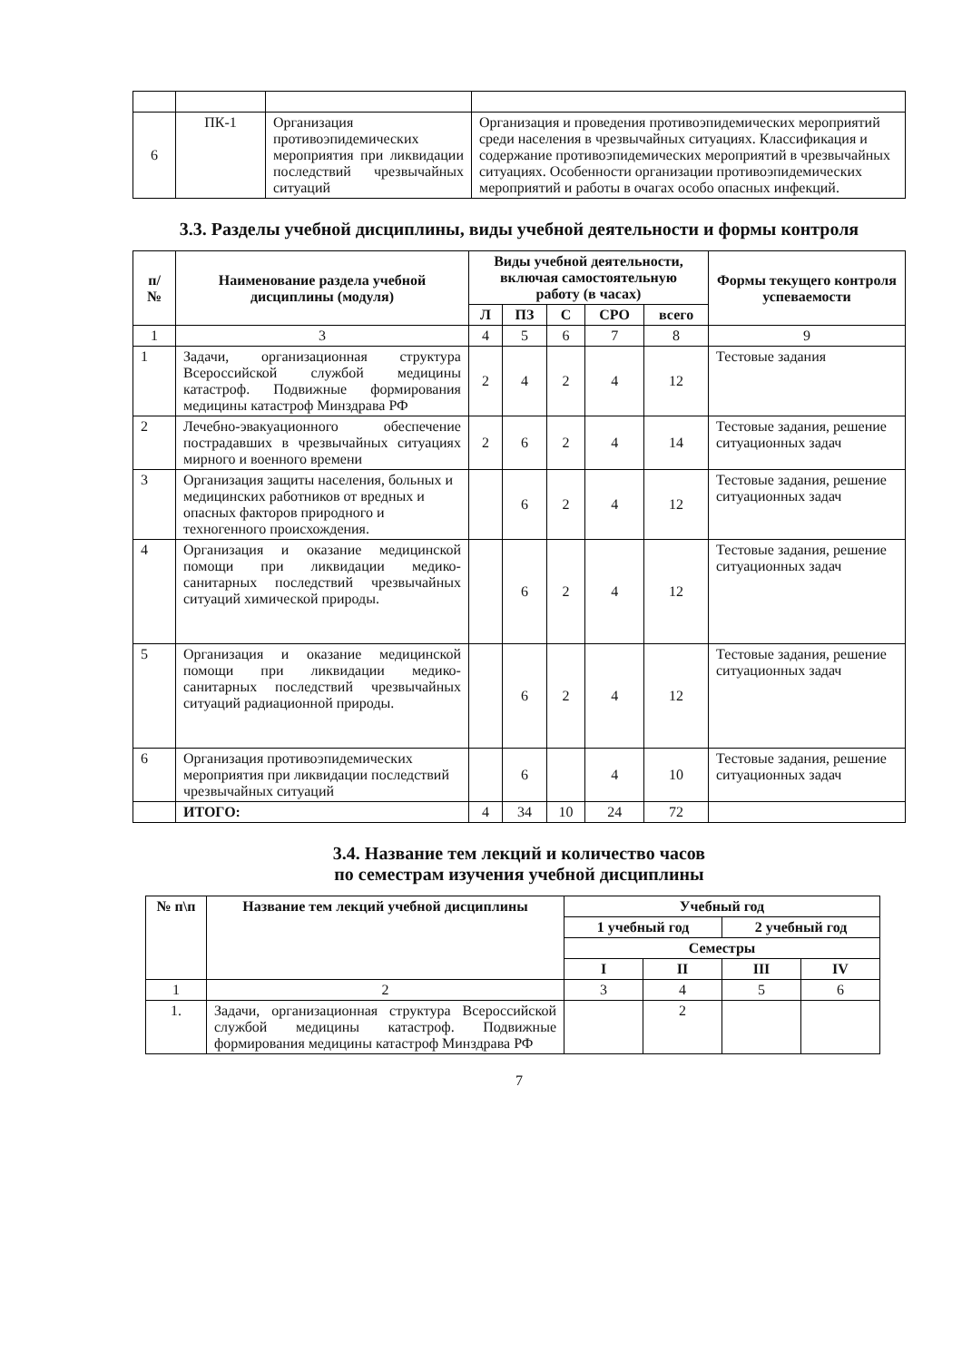| 6 | ПК-1 | Организация противоэпидемических мероприятия при ликвидации последствий чрезвычайных ситуаций | Организация и проведения противоэпидемических мероприятий среди населения в чрезвычайных ситуациях. Классификация и содержание противоэпидемических мероприятий в чрезвычайных ситуациях. Особенности организации противоэпидемических мероприятий и работы в очагах особо опасных инфекций. |
3.3. Разделы учебной дисциплины, виды учебной деятельности и формы контроля
| п/ № | Наименование раздела учебной дисциплины (модуля) | Виды учебной деятельности, включая самостоятельную работу (в часах) | | | | | Формы текущего контроля успеваемости |
| --- | --- | --- | --- | --- | --- | --- | --- |
| | | Л | ПЗ | С | СРО | всего | |
| 1 | 3 | 4 | 5 | 6 | 7 | 8 | 9 |
| 1 | Задачи, организационная структура Всероссийской службой медицины катастроф. Подвижные формирования медицины катастроф Минздрава РФ | 2 | 4 | 2 | 4 | 12 | Тестовые задания |
| 2 | Лечебно-эвакуационного обеспечение пострадавших в чрезвычайных ситуациях мирного и военного времени | 2 | 6 | 2 | 4 | 14 | Тестовые задания, решение ситуационных задач |
| 3 | Организация защиты населения, больных и медицинских работников от вредных и опасных факторов природного и техногенного происхождения. | | 6 | 2 | 4 | 12 | Тестовые задания, решение ситуационных задач |
| 4 | Организация и оказание медицинской помощи при ликвидации медико-санитарных последствий чрезвычайных ситуаций химической природы. | | 6 | 2 | 4 | 12 | Тестовые задания, решение ситуационных задач |
| 5 | Организация и оказание медицинской помощи при ликвидации медико-санитарных последствий чрезвычайных ситуаций радиационной природы. | | 6 | 2 | 4 | 12 | Тестовые задания, решение ситуационных задач |
| 6 | Организация противоэпидемических мероприятия при ликвидации последствий чрезвычайных ситуаций | | 6 | | 4 | 10 | Тестовые задания, решение ситуационных задач |
| | ИТОГО: | 4 | 34 | 10 | 24 | 72 | |
3.4. Название тем лекций и количество часов
по семестрам изучения учебной дисциплины
| № п\п | Название тем лекций учебной дисциплины | Учебный год | | | |
| --- | --- | --- | --- | --- | --- |
| | | 1 учебный год | | 2 учебный год | |
| | | Семестры | | | |
| | | I | II | III | IV |
| 1 | 2 | 3 | 4 | 5 | 6 |
| 1. | Задачи, организационная структура Всероссийской службой медицины катастроф. Подвижные формирования медицины катастроф Минздрава РФ | | 2 | | |
7